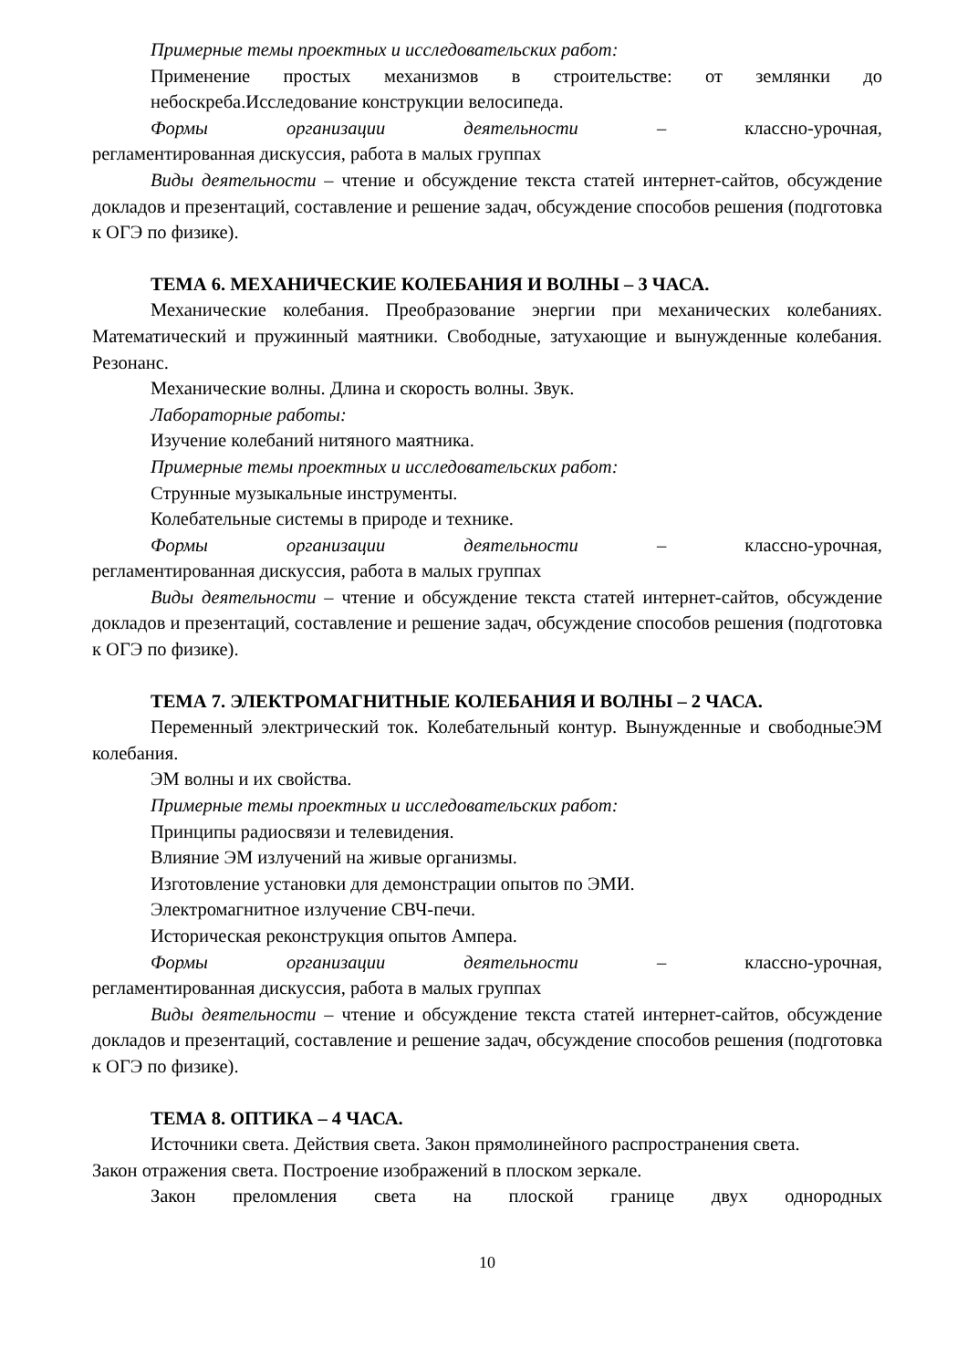Примерные темы проектных и исследовательских работ:
Применение простых механизмов в строительстве: от землянки до небоскреба.Исследование конструкции велосипеда.
Формы организации деятельности – классно-урочная,
регламентированная дискуссия, работа в малых группах
Виды деятельности – чтение и обсуждение текста статей интернет-сайтов, обсуждение докладов и презентаций, составление и решение задач, обсуждение способов решения (подготовка к ОГЭ по физике).
ТЕМА 6. МЕХАНИЧЕСКИЕ КОЛЕБАНИЯ И ВОЛНЫ – 3 ЧАСА.
Механические колебания. Преобразование энергии при механических колебаниях. Математический и пружинный маятники. Свободные, затухающие и вынужденные колебания. Резонанс.
Механические волны. Длина и скорость волны. Звук.
Лабораторные работы:
Изучение колебаний нитяного маятника.
Примерные темы проектных и исследовательских работ:
Струнные музыкальные инструменты.
Колебательные системы в природе и технике.
Формы организации деятельности – классно-урочная,
регламентированная дискуссия, работа в малых группах
Виды деятельности – чтение и обсуждение текста статей интернет-сайтов, обсуждение докладов и презентаций, составление и решение задач, обсуждение способов решения (подготовка к ОГЭ по физике).
ТЕМА 7. ЭЛЕКТРОМАГНИТНЫЕ КОЛЕБАНИЯ И ВОЛНЫ – 2 ЧАСА.
Переменный электрический ток. Колебательный контур. Вынужденные и свободныеЭМ колебания.
ЭМ волны и их свойства.
Примерные темы проектных и исследовательских работ:
Принципы радиосвязи и телевидения.
Влияние ЭМ излучений на живые организмы.
Изготовление установки для демонстрации опытов по ЭМИ.
Электромагнитное излучение СВЧ-печи.
Историческая реконструкция опытов Ампера.
Формы организации деятельности – классно-урочная,
регламентированная дискуссия, работа в малых группах
Виды деятельности – чтение и обсуждение текста статей интернет-сайтов, обсуждение докладов и презентаций, составление и решение задач, обсуждение способов решения (подготовка к ОГЭ по физике).
ТЕМА 8. ОПТИКА – 4 ЧАСА.
Источники света. Действия света. Закон прямолинейного распространения света.
Закон отражения света. Построение изображений в плоском зеркале.
Закон преломления света на плоской границе двух однородных
10